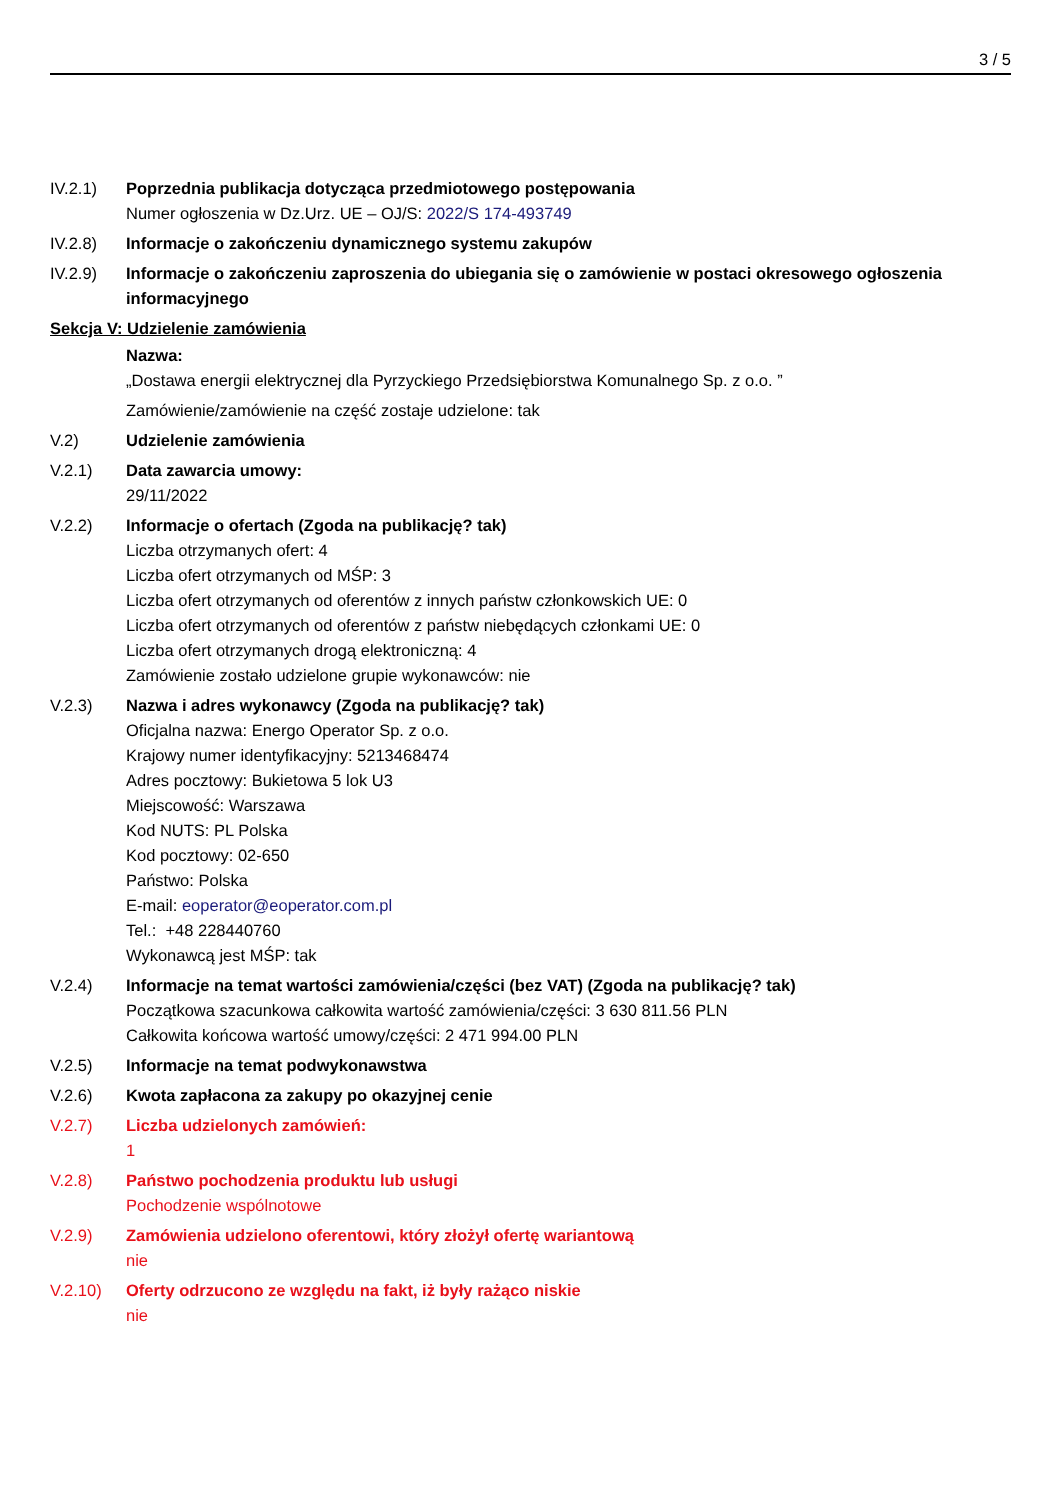3 / 5
IV.2.1) Poprzednia publikacja dotycząca przedmiotowego postępowania
Numer ogłoszenia w Dz.Urz. UE – OJ/S: 2022/S 174-493749
IV.2.8) Informacje o zakończeniu dynamicznego systemu zakupów
IV.2.9) Informacje o zakończeniu zaproszenia do ubiegania się o zamówienie w postaci okresowego ogłoszenia informacyjnego
Sekcja V: Udzielenie zamówienia
Nazwa:
„Dostawa energii elektrycznej dla Pyrzyckiego Przedsiębiorstwa Komunalnego Sp. z o.o. ”
Zamówienie/zamówienie na część zostaje udzielone: tak
V.2) Udzielenie zamówienia
V.2.1) Data zawarcia umowy:
29/11/2022
V.2.2) Informacje o ofertach (Zgoda na publikację? tak)
Liczba otrzymanych ofert: 4
Liczba ofert otrzymanych od MŚP: 3
Liczba ofert otrzymanych od oferentów z innych państw członkowskich UE: 0
Liczba ofert otrzymanych od oferentów z państw niebędących członkami UE: 0
Liczba ofert otrzymanych drogą elektroniczną: 4
Zamówienie zostało udzielone grupie wykonawców: nie
V.2.3) Nazwa i adres wykonawcy (Zgoda na publikację? tak)
Oficjalna nazwa: Energo Operator Sp. z o.o.
Krajowy numer identyfikacyjny: 5213468474
Adres pocztowy: Bukietowa 5 lok U3
Miejscowość: Warszawa
Kod NUTS: PL Polska
Kod pocztowy: 02-650
Państwo: Polska
E-mail: eoperator@eoperator.com.pl
Tel.: +48 228440760
Wykonawcą jest MŚP: tak
V.2.4) Informacje na temat wartości zamówienia/części (bez VAT) (Zgoda na publikację? tak)
Początkowa szacunkowa całkowita wartość zamówienia/części: 3 630 811.56 PLN
Całkowita końcowa wartość umowy/części: 2 471 994.00 PLN
V.2.5) Informacje na temat podwykonawstwa
V.2.6) Kwota zapłacona za zakupy po okazyjnej cenie
V.2.7) Liczba udzielonych zamówień:
1
V.2.8) Państwo pochodzenia produktu lub usługi
Pochodzenie wspólnotowe
V.2.9) Zamówienia udzielono oferentowi, który złożył ofertę wariantową
nie
V.2.10) Oferty odrzucono ze względu na fakt, iż były rażąco niskie
nie